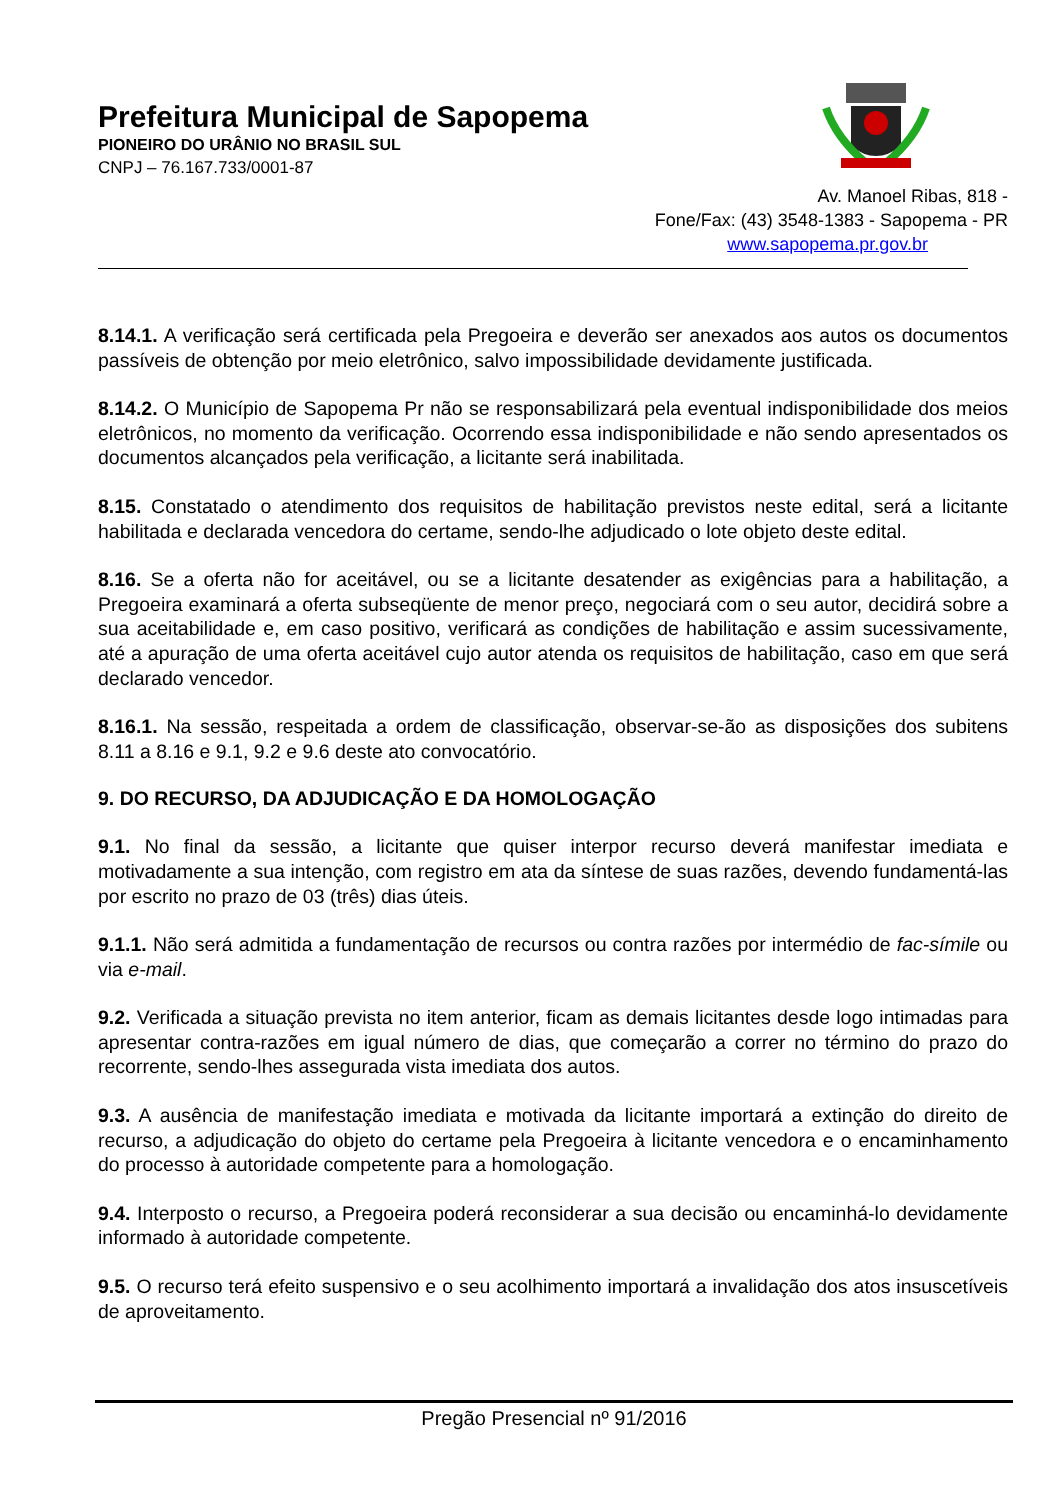Prefeitura Municipal de Sapopema
PIONEIRO DO URÂNIO NO BRASIL SUL
CNPJ – 76.167.733/0001-87
Av. Manoel Ribas, 818 -
Fone/Fax: (43) 3548-1383 - Sapopema - PR
www.sapopema.pr.gov.br
8.14.1. A verificação será certificada pela Pregoeira e deverão ser anexados aos autos os documentos passíveis de obtenção por meio eletrônico, salvo impossibilidade devidamente justificada.
8.14.2. O Município de Sapopema Pr não se responsabilizará pela eventual indisponibilidade dos meios eletrônicos, no momento da verificação. Ocorrendo essa indisponibilidade e não sendo apresentados os documentos alcançados pela verificação, a licitante será inabilitada.
8.15. Constatado o atendimento dos requisitos de habilitação previstos neste edital, será a licitante habilitada e declarada vencedora do certame, sendo-lhe adjudicado o lote objeto deste edital.
8.16. Se a oferta não for aceitável, ou se a licitante desatender as exigências para a habilitação, a Pregoeira examinará a oferta subseqüente de menor preço, negociará com o seu autor, decidirá sobre a sua aceitabilidade e, em caso positivo, verificará as condições de habilitação e assim sucessivamente, até a apuração de uma oferta aceitável cujo autor atenda os requisitos de habilitação, caso em que será declarado vencedor.
8.16.1. Na sessão, respeitada a ordem de classificação, observar-se-ão as disposições dos subitens 8.11 a 8.16 e 9.1, 9.2 e 9.6 deste ato convocatório.
9. DO RECURSO, DA ADJUDICAÇÃO E DA HOMOLOGAÇÃO
9.1. No final da sessão, a licitante que quiser interpor recurso deverá manifestar imediata e motivadamente a sua intenção, com registro em ata da síntese de suas razões, devendo fundamentá-las por escrito no prazo de 03 (três) dias úteis.
9.1.1. Não será admitida a fundamentação de recursos ou contra razões por intermédio de fac-símile ou via e-mail.
9.2. Verificada a situação prevista no item anterior, ficam as demais licitantes desde logo intimadas para apresentar contra-razões em igual número de dias, que começarão a correr no término do prazo do recorrente, sendo-lhes assegurada vista imediata dos autos.
9.3. A ausência de manifestação imediata e motivada da licitante importará a extinção do direito de recurso, a adjudicação do objeto do certame pela Pregoeira à licitante vencedora e o encaminhamento do processo à autoridade competente para a homologação.
9.4. Interposto o recurso, a Pregoeira poderá reconsiderar a sua decisão ou encaminhá-lo devidamente informado à autoridade competente.
9.5. O recurso terá efeito suspensivo e o seu acolhimento importará a invalidação dos atos insuscetíveis de aproveitamento.
Pregão Presencial nº 91/2016